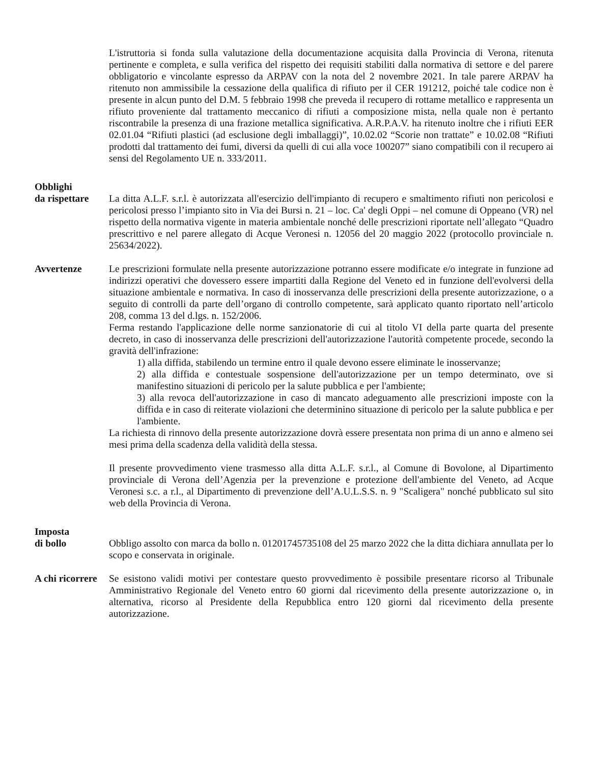L'istruttoria si fonda sulla valutazione della documentazione acquisita dalla Provincia di Verona, ritenuta pertinente e completa, e sulla verifica del rispetto dei requisiti stabiliti dalla normativa di settore e del parere obbligatorio e vincolante espresso da ARPAV con la nota del 2 novembre 2021. In tale parere ARPAV ha ritenuto non ammissibile la cessazione della qualifica di rifiuto per il CER 191212, poiché tale codice non è presente in alcun punto del D.M. 5 febbraio 1998 che preveda il recupero di rottame metallico e rappresenta un rifiuto proveniente dal trattamento meccanico di rifiuti a composizione mista, nella quale non è pertanto riscontrabile la presenza di una frazione metallica significativa. A.R.P.A.V. ha ritenuto inoltre che i rifiuti EER 02.01.04 “Rifiuti plastici (ad esclusione degli imballaggi)”, 10.02.02 “Scorie non trattate” e 10.02.08 “Rifiuti prodotti dal trattamento dei fumi, diversi da quelli di cui alla voce 100207” siano compatibili con il recupero ai sensi del Regolamento UE n. 333/2011.
Obblighi
da rispettare
La ditta A.L.F. s.r.l. è autorizzata all'esercizio dell'impianto di recupero e smaltimento rifiuti non pericolosi e pericolosi presso l’impianto sito in Via dei Bursi n. 21 – loc. Ca' degli Oppi – nel comune di Oppeano (VR) nel rispetto della normativa vigente in materia ambientale nonché delle prescrizioni riportate nell’allegato “Quadro prescrittivo e nel parere allegato di Acque Veronesi n. 12056 del 20 maggio 2022 (protocollo provinciale n. 25634/2022).
Avvertenze Le prescrizioni formulate nella presente autorizzazione potranno essere modificate e/o integrate in funzione ad indirizzi operativi che dovessero essere impartiti dalla Regione del Veneto ed in funzione dell'evolversi della situazione ambientale e normativa. In caso di inosservanza delle prescrizioni della presente autorizzazione, o a seguito di controlli da parte dell’organo di controllo competente, sarà applicato quanto riportato nell’articolo 208, comma 13 del d.lgs. n. 152/2006.
Ferma restando l'applicazione delle norme sanzionatorie di cui al titolo VI della parte quarta del presente decreto, in caso di inosservanza delle prescrizioni dell'autorizzazione l'autorità competente procede, secondo la gravità dell'infrazione:
1) alla diffida, stabilendo un termine entro il quale devono essere eliminate le inosservanze;
2) alla diffida e contestuale sospensione dell'autorizzazione per un tempo determinato, ove si manifestino situazioni di pericolo per la salute pubblica e per l'ambiente;
3) alla revoca dell'autorizzazione in caso di mancato adeguamento alle prescrizioni imposte con la diffida e in caso di reiterate violazioni che determinino situazione di pericolo per la salute pubblica e per l'ambiente.
La richiesta di rinnovo della presente autorizzazione dovrà essere presentata non prima di un anno e almeno sei mesi prima della scadenza della validità della stessa.
Il presente provvedimento viene trasmesso alla ditta A.L.F. s.r.l., al Comune di Bovolone, al Dipartimento provinciale di Verona dell’Agenzia per la prevenzione e protezione dell'ambiente del Veneto, ad Acque Veronesi s.c. a r.l., al Dipartimento di prevenzione dell’A.U.L.S.S. n. 9 "Scaligera" nonché pubblicato sul sito web della Provincia di Verona.
Imposta
di bollo
Obbligo assolto con marca da bollo n. 01201745735108 del 25 marzo 2022 che la ditta dichiara annullata per lo scopo e conservata in originale.
A chi ricorrere
Se esistono validi motivi per contestare questo provvedimento è possibile presentare ricorso al Tribunale Amministrativo Regionale del Veneto entro 60 giorni dal ricevimento della presente autorizzazione o, in alternativa, ricorso al Presidente della Repubblica entro 120 giorni dal ricevimento della presente autorizzazione.